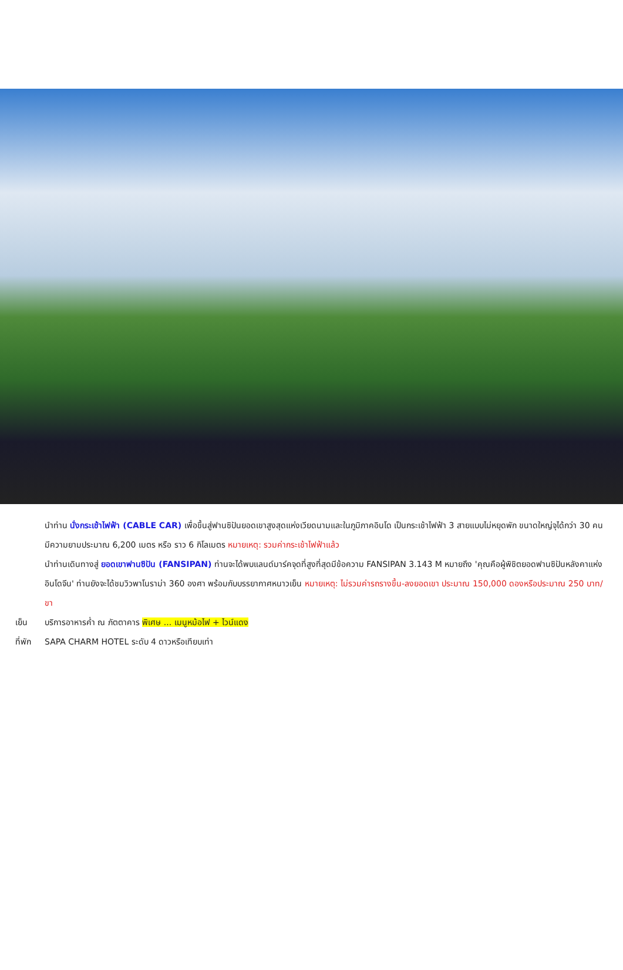นำท่าน นั่งกระเช้าไฟฟ้า (CABLE CAR) เพื่อขึ้นสู่ฟานซิปันยอดเขาสูงสุดแห่งเวียดนามและในภูมิภาคอินโด เป็นกระเช้าไฟฟ้า 3 สายแบบไม่หยุดพัก ขนาดใหญ่จุได้กว่า 30 คน มีความยามประมาณ 6,200 เมตร หรือ ราว 6 กิโลเมตร หมายเหตุ: รวมค่ากระเช้าไฟฟ้าแล้ว
นำท่านเดินทางสู่ ยอดเขาฟานซิปัน (FANSIPAN) ท่านจะได้พบแลนด์มาร์คจุดที่สูงที่สุดมีข้อความ FANSIPAN 3.143 M หมายถึง 'คุณคือผู้พิชิตยอดฟานซิปันหลังคาแห่งอินโดจีน' ท่านยังจะได้ชมวิวพาโนราม่า 360 องศา พร้อมกับบรรยากาศหนาวเย็น หมายเหตุ: ไม่รวมค่ารถรางขึ้น-ลงยอดเขา ประมาณ 150,000 ดองหรือประมาณ 250 บาท/ขา
เย็น บริการอาหารค่ำ ณ ภัตตาคาร พิเศษ ... เมนูหม้อไฟ + ไวน์แดง
ที่พัก
SAPA CHARM HOTEL ระดับ 4 ดาวหรือเทียบเท่า